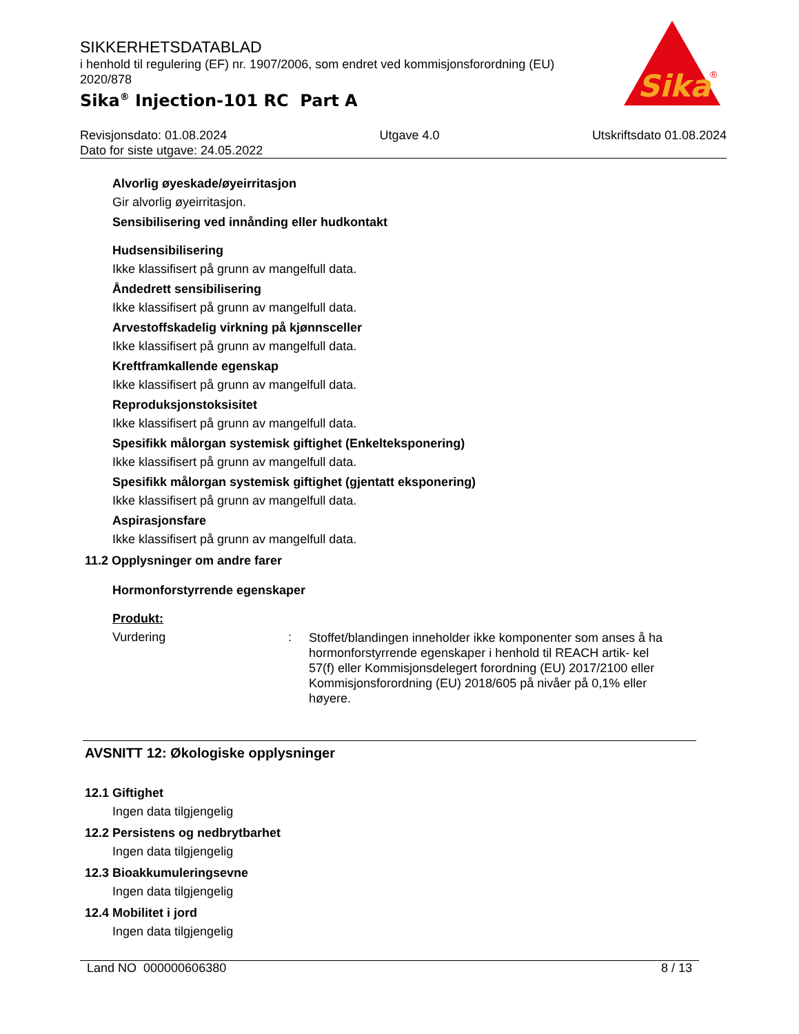SIKKERHETSDATABLAD
i henhold til regulering (EF) nr. 1907/2006, som endret ved kommisjonsforordning (EU) 2020/878
Sika<sup>®</sup> Injection-101 RC Part A
Sika
®
Revisjonsdato: 01.08.2024 Utgave 4.0 Utskriftsdato 01.08.2024
Dato for siste utgave: 24.05.2022
Alvorlig øyeskade/øyeirritasjon
Gir alvorlig øyeirritasjon.
Sensibilisering ved innånding eller hudkontakt
Hudsensibilisering
Ikke klassifisert på grunn av mangelfull data.
Åndedrett sensibilisering
Ikke klassifisert på grunn av mangelfull data.
Arvestoffskadelig virkning på kjønnsceller
Ikke klassifisert på grunn av mangelfull data.
Kreftframkallende egenskap
Ikke klassifisert på grunn av mangelfull data.
Reproduksjonstoksisitet
Ikke klassifisert på grunn av mangelfull data.
Spesifikk målorgan systemisk giftighet (Enkelteksponering)
Ikke klassifisert på grunn av mangelfull data.
Spesifikk målorgan systemisk giftighet (gjentatt eksponering)
Ikke klassifisert på grunn av mangelfull data.
Aspirasjonsfare
Ikke klassifisert på grunn av mangelfull data.
11.2 Opplysninger om andre farer
Hormonforstyrrende egenskaper
Produkt:
Vurdering :
Stoffet/blandingen inneholder ikke komponenter som anses å ha hormonforstyrrende egenskaper i henhold til REACH artik- kel 57(f) eller Kommisjonsdelegert forordning (EU) 2017/2100 eller Kommisjonsforordning (EU) 2018/605 på nivåer på 0,1% eller høyere.
AVSNITT 12: Økologiske opplysninger
12.1 Giftighet
Ingen data tilgjengelig
12.2 Persistens og nedbrytbarhet
Ingen data tilgjengelig
12.3 Bioakkumuleringsevne
Ingen data tilgjengelig
12.4 Mobilitet i jord
Ingen data tilgjengelig
Land NO 000000606380 8 / 13